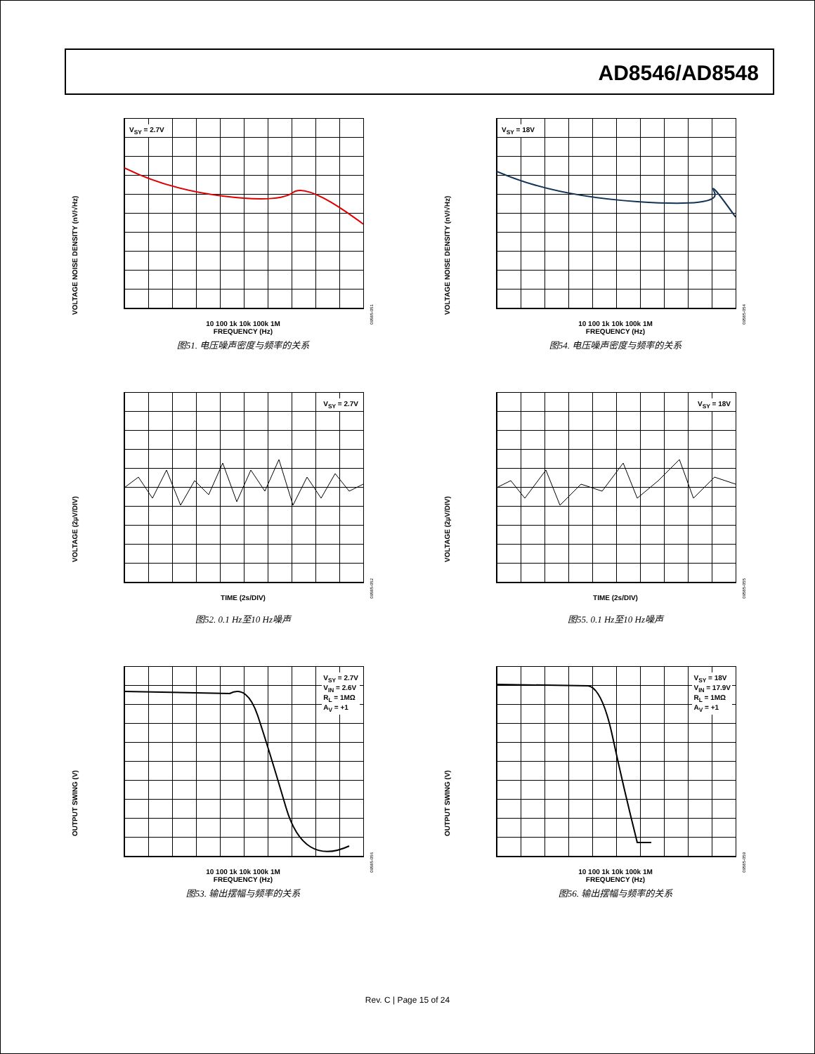AD8546/AD8548
VOLTAGE NOISE DENSITY (nV/√Hz)
V<sub>SY</sub> = 2.7V
10 100 1k 10k 100k 1M
FREQUENCY (Hz)
09585-051
图51. 电压噪声密度与频率的关系
VOLTAGE NOISE DENSITY (nV/√Hz)
V<sub>SY</sub> = 18V
10 100 1k 10k 100k 1M
FREQUENCY (Hz)
09585-054
图54. 电压噪声密度与频率的关系
VOLTAGE (2µV/DIV)
V<sub>SY</sub> = 2.7V
TIME (2s/DIV)
09585-052
图52. 0.1 Hz至10 Hz噪声
VOLTAGE (2µV/DIV)
V<sub>SY</sub> = 18V
TIME (2s/DIV)
09585-055
图55. 0.1 Hz至10 Hz噪声
OUTPUT SWING (V)
V<sub>SY</sub> = 2.7V
V<sub>IN</sub> = 2.6V
R<sub>L</sub> = 1MΩ
A<sub>V</sub> = +1
10 100 1k 10k 100k 1M
FREQUENCY (Hz)
09585-056
图53. 输出摆幅与频率的关系
OUTPUT SWING (V)
V<sub>SY</sub> = 18V
V<sub>IN</sub> = 17.9V
R<sub>L</sub> = 1MΩ
A<sub>V</sub> = +1
10 100 1k 10k 100k 1M
FREQUENCY (Hz)
09585-059
图56. 输出摆幅与频率的关系
Rev. C | Page 15 of 24